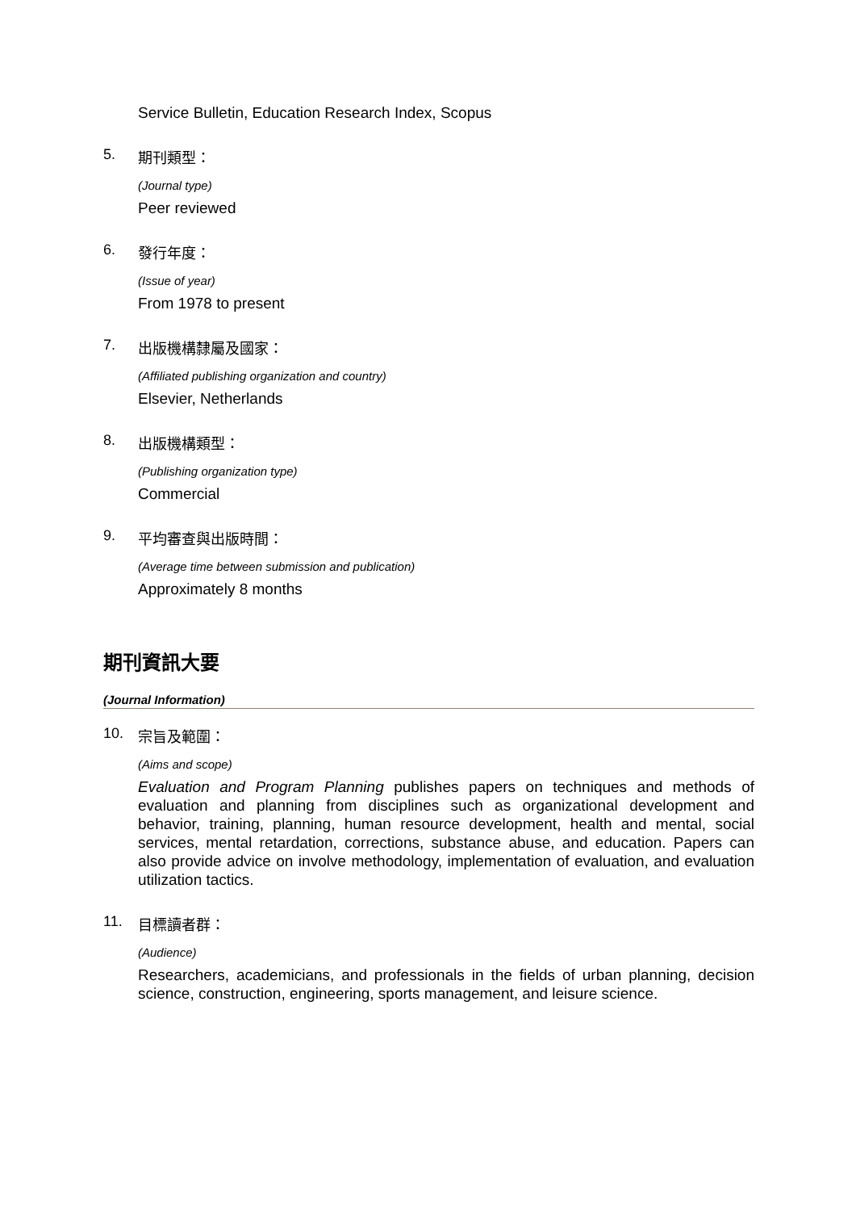Service Bulletin, Education Research Index, Scopus
5. 期刊類型：
(Journal type)
Peer reviewed
6. 發行年度：
(Issue of year)
From 1978 to present
7. 出版機構隸屬及國家：
(Affiliated publishing organization and country)
Elsevier, Netherlands
8. 出版機構類型：
(Publishing organization type)
Commercial
9. 平均審查與出版時間：
(Average time between submission and publication)
Approximately 8 months
期刊資訊大要
(Journal Information)
10. 宗旨及範圍：
(Aims and scope)
Evaluation and Program Planning publishes papers on techniques and methods of evaluation and planning from disciplines such as organizational development and behavior, training, planning, human resource development, health and mental, social services, mental retardation, corrections, substance abuse, and education. Papers can also provide advice on involve methodology, implementation of evaluation, and evaluation utilization tactics.
11. 目標讀者群：
(Audience)
Researchers, academicians, and professionals in the fields of urban planning, decision science, construction, engineering, sports management, and leisure science.